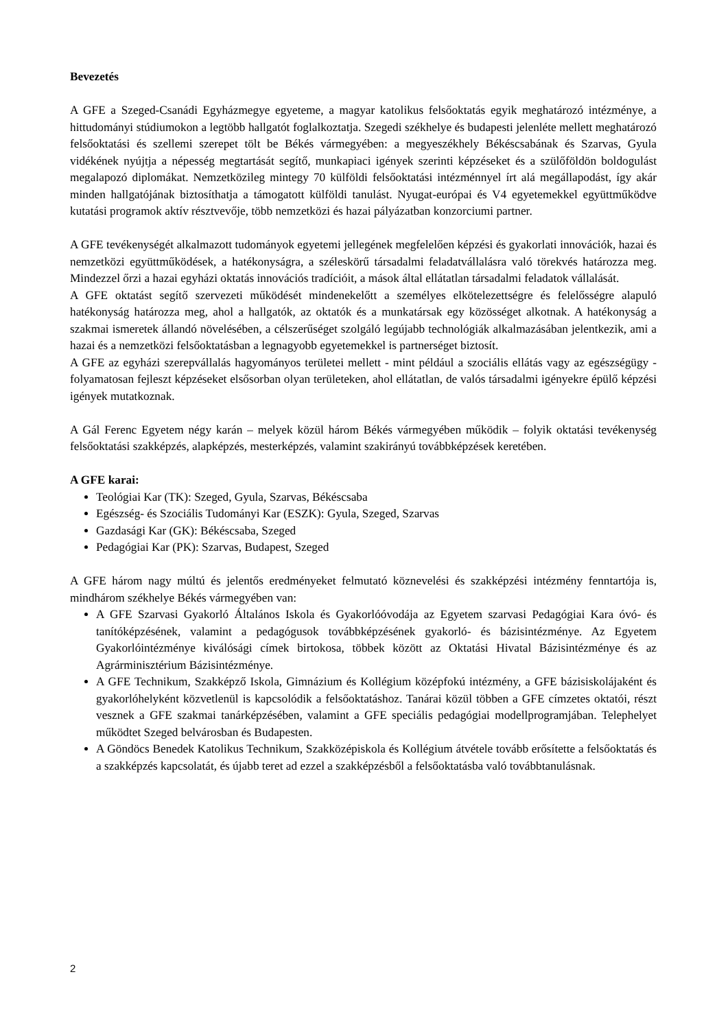Bevezetés
A GFE a Szeged-Csanádi Egyházmegye egyeteme, a magyar katolikus felsőoktatás egyik meghatározó intézménye, a hittudományi stúdiumokon a legtöbb hallgatót foglalkoztatja. Szegedi székhelye és budapesti jelenléte mellett meghatározó felsőoktatási és szellemi szerepet tölt be Békés vármegyében: a megyeszékhely Békéscsabának és Szarvas, Gyula vidékének nyújtja a népesség megtartását segítő, munkapiaci igények szerinti képzéseket és a szülőföldön boldogulást megalapozó diplomákat. Nemzetközileg mintegy 70 külföldi felsőoktatási intézménnyel írt alá megállapodást, így akár minden hallgatójának biztosíthatja a támogatott külföldi tanulást. Nyugat-európai és V4 egyetemekkel együttműködve kutatási programok aktív résztvevője, több nemzetközi és hazai pályázatban konzorciumi partner.
A GFE tevékenységét alkalmazott tudományok egyetemi jellegének megfelelően képzési és gyakorlati innovációk, hazai és nemzetközi együttműködések, a hatékonyságra, a széleskörű társadalmi feladatvállalásra való törekvés határozza meg. Mindezzel őrzi a hazai egyházi oktatás innovációs tradícióit, a mások által ellátatlan társadalmi feladatok vállalását.
A GFE oktatást segítő szervezeti működését mindenekelőtt a személyes elkötelezettségre és felelősségre alapuló hatékonyság határozza meg, ahol a hallgatók, az oktatók és a munkatársak egy közösséget alkotnak. A hatékonyság a szakmai ismeretek állandó növelésében, a célszerűséget szolgáló legújabb technológiák alkalmazásában jelentkezik, ami a hazai és a nemzetközi felsőoktatásban a legnagyobb egyetemekkel is partnerséget biztosít.
A GFE az egyházi szerepvállalás hagyományos területei mellett - mint például a szociális ellátás vagy az egészségügy - folyamatosan fejleszt képzéseket elsősorban olyan területeken, ahol ellátatlan, de valós társadalmi igényekre épülő képzési igények mutatkoznak.
A Gál Ferenc Egyetem négy karán – melyek közül három Békés vármegyében működik – folyik oktatási tevékenység felsőoktatási szakképzés, alapképzés, mesterképzés, valamint szakirányú továbbképzések keretében.
A GFE karai:
Teológiai Kar (TK): Szeged, Gyula, Szarvas, Békéscsaba
Egészség- és Szociális Tudományi Kar (ESZK): Gyula, Szeged, Szarvas
Gazdasági Kar (GK): Békéscsaba, Szeged
Pedagógiai Kar (PK): Szarvas, Budapest, Szeged
A GFE három nagy múltú és jelentős eredményeket felmutató köznevelési és szakképzési intézmény fenntartója is, mindhárom székhelye Békés vármegyében van:
A GFE Szarvasi Gyakorló Általános Iskola és Gyakorlóóvodája az Egyetem szarvasi Pedagógiai Kara óvó- és tanítóképzésének, valamint a pedagógusok továbbképzésének gyakorló- és bázisintézménye. Az Egyetem Gyakorlóintézménye kiválósági címek birtokosa, többek között az Oktatási Hivatal Bázisintézménye és az Agrárminisztérium Bázisintézménye.
A GFE Technikum, Szakképző Iskola, Gimnázium és Kollégium középfokú intézmény, a GFE bázisiskolájaként és gyakorlóhelyként közvetlenül is kapcsolódik a felsőoktatáshoz. Tanárai közül többen a GFE címzetes oktatói, részt vesznek a GFE szakmai tanárképzésében, valamint a GFE speciális pedagógiai modellprogramjában. Telephelyet működtet Szeged belvárosban és Budapesten.
A Göndöcs Benedek Katolikus Technikum, Szakközépiskola és Kollégium átvétele tovább erősítette a felsőoktatás és a szakképzés kapcsolatát, és újabb teret ad ezzel a szakképzésből a felsőoktatásba való továbbtanulásnak.
2